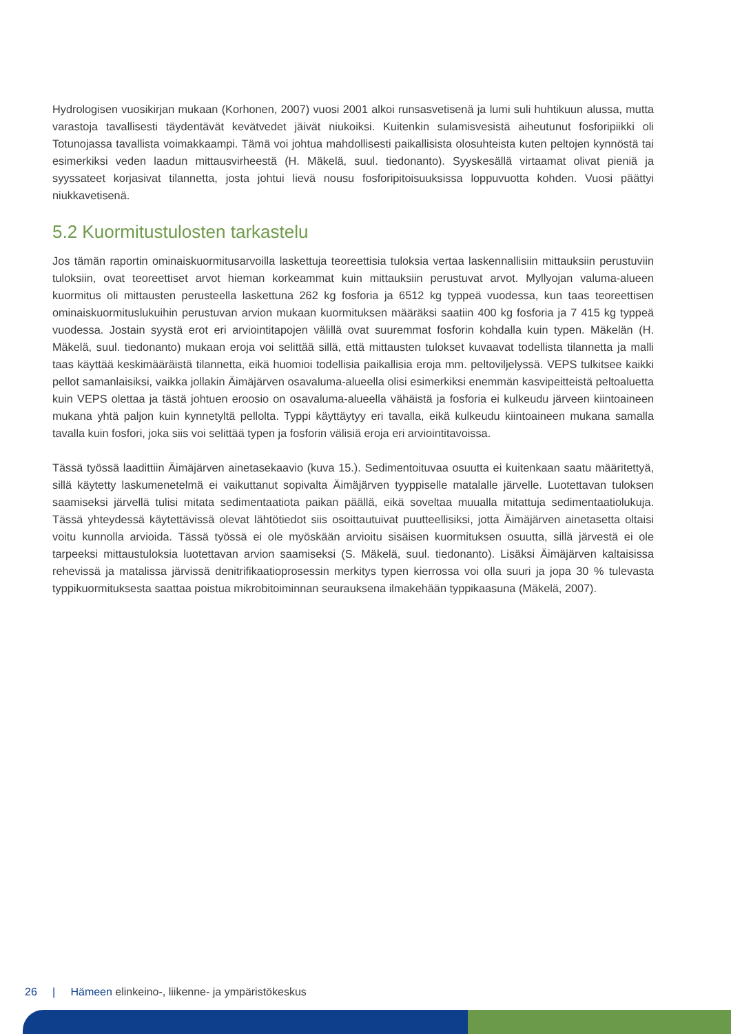Hydrologisen vuosikirjan mukaan (Korhonen, 2007) vuosi 2001 alkoi runsasvetisenä ja lumi suli huhtikuun alussa, mutta varastoja tavallisesti täydentävät kevätvedet jäivät niukoiksi. Kuitenkin sulamisvesistä aiheutunut fosforipiikki oli Totunojassa tavallista voimakkaampi. Tämä voi johtua mahdollisesti paikallisista olosuhteista kuten peltojen kynnöstä tai esimerkiksi veden laadun mittausvirheestä (H. Mäkelä, suul. tiedonanto). Syyskesällä virtaamat olivat pieniä ja syyssateet korjasivat tilannetta, josta johtui lievä nousu fosforipitoisuuksissa loppuvuotta kohden. Vuosi päättyi niukkavetisenä.
5.2 Kuormitustulosten tarkastelu
Jos tämän raportin ominaiskuormitusarvoilla laskettuja teoreettisia tuloksia vertaa laskennallisiin mittauksiin perustuviin tuloksiin, ovat teoreettiset arvot hieman korkeammat kuin mittauksiin perustuvat arvot. Myllyojan valuma-alueen kuormitus oli mittausten perusteella laskettuna 262 kg fosforia ja 6512 kg typpeä vuodessa, kun taas teoreettisen ominaiskuormituslukuihin perustuvan arvion mukaan kuormituksen määräksi saatiin 400 kg fosforia ja 7 415 kg typpeä vuodessa. Jostain syystä erot eri arviointitapojen välillä ovat suuremmat fosforin kohdalla kuin typen. Mäkelän (H. Mäkelä, suul. tiedonanto) mukaan eroja voi selittää sillä, että mittausten tulokset kuvaavat todellista tilannetta ja malli taas käyttää keskimääräistä tilannetta, eikä huomioi todellisia paikallisia eroja mm. peltoviljelyssä. VEPS tulkitsee kaikki pellot samanlaisiksi, vaikka jollakin Äimäjärven osavaluma-alueella olisi esimerkiksi enemmän kasvipeitteistä peltoaluetta kuin VEPS olettaa ja tästä johtuen eroosio on osavaluma-alueella vähäistä ja fosforia ei kulkeudu järveen kiintoaineen mukana yhtä paljon kuin kynnetyltä pellolta. Typpi käyttäytyy eri tavalla, eikä kulkeudu kiintoaineen mukana samalla tavalla kuin fosfori, joka siis voi selittää typen ja fosforin välisiä eroja eri arviointitavoissa.
Tässä työssä laadittiin Äimäjärven ainetasekaavio (kuva 15.). Sedimentoituvaa osuutta ei kuitenkaan saatu määritettyä, sillä käytetty laskumenetelmä ei vaikuttanut sopivalta Äimäjärven tyyppiselle matalalle järvelle. Luotettavan tuloksen saamiseksi järvellä tulisi mitata sedimentaatiota paikan päällä, eikä soveltaa muualla mitattuja sedimentaatiolukuja. Tässä yhteydessä käytettävissä olevat lähtötiedot siis osoittautuivat puutteellisiksi, jotta Äimäjärven ainetasetta oltaisi voitu kunnolla arvioida. Tässä työssä ei ole myöskään arvioitu sisäisen kuormituksen osuutta, sillä järvestä ei ole tarpeeksi mittaustuloksia luotettavan arvion saamiseksi (S. Mäkelä, suul. tiedonanto). Lisäksi Äimäjärven kaltaisissa rehevissä ja matalissa järvissä denitrifikaatioprosessin merkitys typen kierrossa voi olla suuri ja jopa 30 % tulevasta typpikuormituksesta saattaa poistua mikrobitoiminnan seurauksena ilmakehään typpikaasuna (Mäkelä, 2007).
26 | Hämeen elinkeino-, liikenne- ja ympäristökeskus